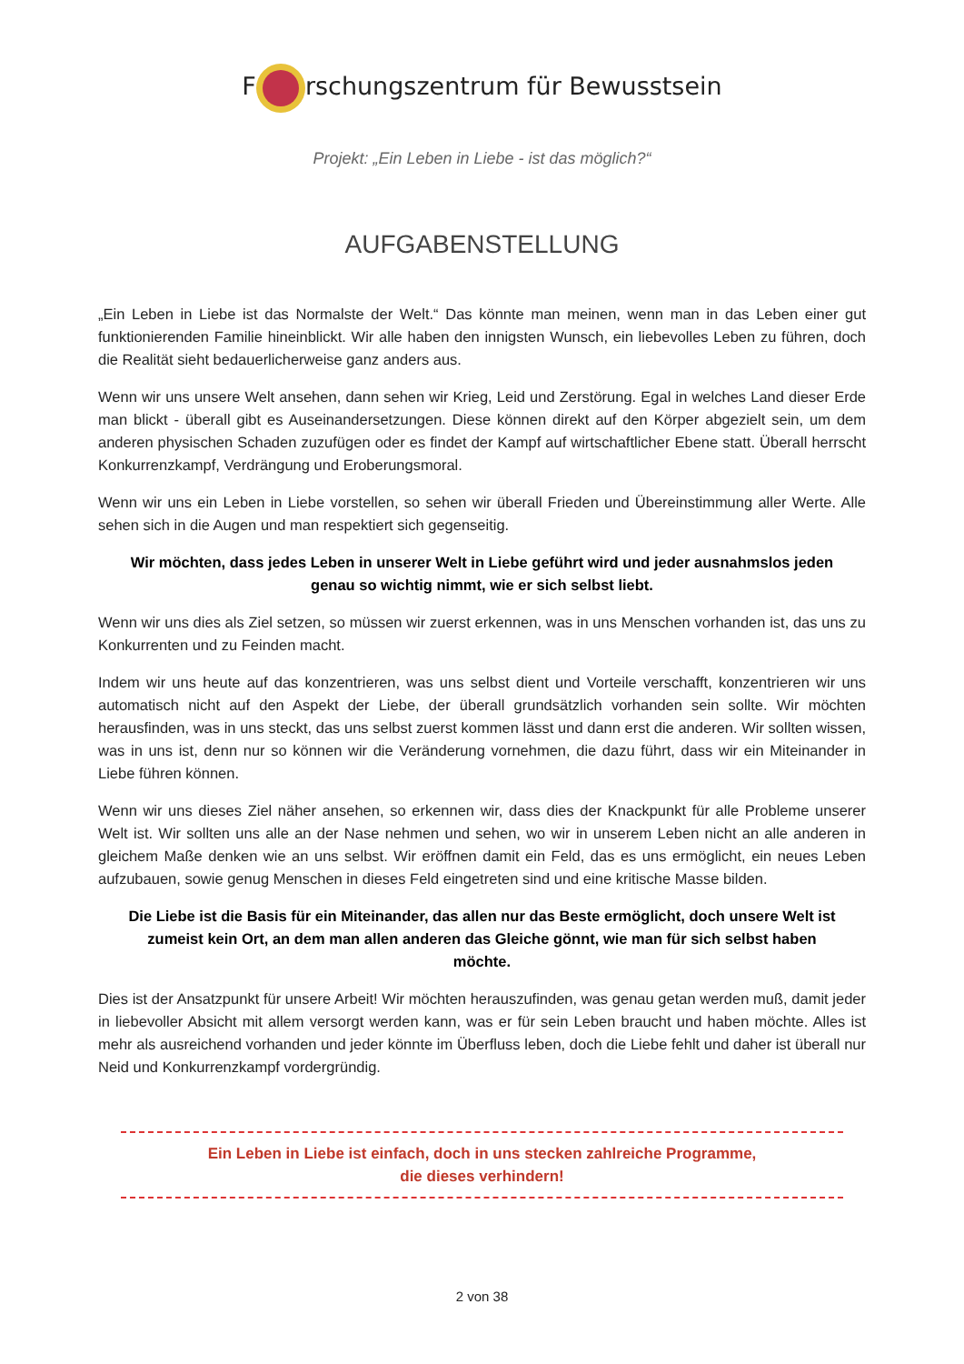F rschungszentrum für Bewusstsein
Projekt: „Ein Leben in Liebe - ist das möglich?“
AUFGABENSTELLUNG
„Ein Leben in Liebe ist das Normalste der Welt.“ Das könnte man meinen, wenn man in das Leben einer gut funktionierenden Familie hineinblickt. Wir alle haben den innigsten Wunsch, ein liebevolles Leben zu führen, doch die Realität sieht bedauerlicherweise ganz anders aus.
Wenn wir uns unsere Welt ansehen, dann sehen wir Krieg, Leid und Zerstörung. Egal in welches Land dieser Erde man blickt - überall gibt es Auseinandersetzungen. Diese können direkt auf den Körper abgezielt sein, um dem anderen physischen Schaden zuzufügen oder es findet der Kampf auf wirtschaftlicher Ebene statt. Überall herrscht Konkurrenzkampf, Verdrängung und Eroberungsmoral.
Wenn wir uns ein Leben in Liebe vorstellen, so sehen wir überall Frieden und Übereinstimmung aller Werte. Alle sehen sich in die Augen und man respektiert sich gegenseitig.
Wir möchten, dass jedes Leben in unserer Welt in Liebe geführt wird und jeder ausnahmslos jeden genau so wichtig nimmt, wie er sich selbst liebt.
Wenn wir uns dies als Ziel setzen, so müssen wir zuerst erkennen, was in uns Menschen vorhanden ist, das uns zu Konkurrenten und zu Feinden macht.
Indem wir uns heute auf das konzentrieren, was uns selbst dient und Vorteile verschafft, konzentrieren wir uns automatisch nicht auf den Aspekt der Liebe, der überall grundsätzlich vorhanden sein sollte. Wir möchten herausfinden, was in uns steckt, das uns selbst zuerst kommen lässt und dann erst die anderen. Wir sollten wissen, was in uns ist, denn nur so können wir die Veränderung vornehmen, die dazu führt, dass wir ein Miteinander in Liebe führen können.
Wenn wir uns dieses Ziel näher ansehen, so erkennen wir, dass dies der Knackpunkt für alle Probleme unserer Welt ist. Wir sollten uns alle an der Nase nehmen und sehen, wo wir in unserem Leben nicht an alle anderen in gleichem Maße denken wie an uns selbst. Wir eröffnen damit ein Feld, das es uns ermöglicht, ein neues Leben aufzubauen, sowie genug Menschen in dieses Feld eingetreten sind und eine kritische Masse bilden.
Die Liebe ist die Basis für ein Miteinander, das allen nur das Beste ermöglicht, doch unsere Welt ist zumeist kein Ort, an dem man allen anderen das Gleiche gönnt, wie man für sich selbst haben möchte.
Dies ist der Ansatzpunkt für unsere Arbeit! Wir möchten herauszufinden, was genau getan werden muß, damit jeder in liebevoller Absicht mit allem versorgt werden kann, was er für sein Leben braucht und haben möchte. Alles ist mehr als ausreichend vorhanden und jeder könnte im Überfluss leben, doch die Liebe fehlt und daher ist überall nur Neid und Konkurrenzkampf vordergründig.
Ein Leben in Liebe ist einfach, doch in uns stecken zahlreiche Programme,
die dieses verhindern!
2 von 38